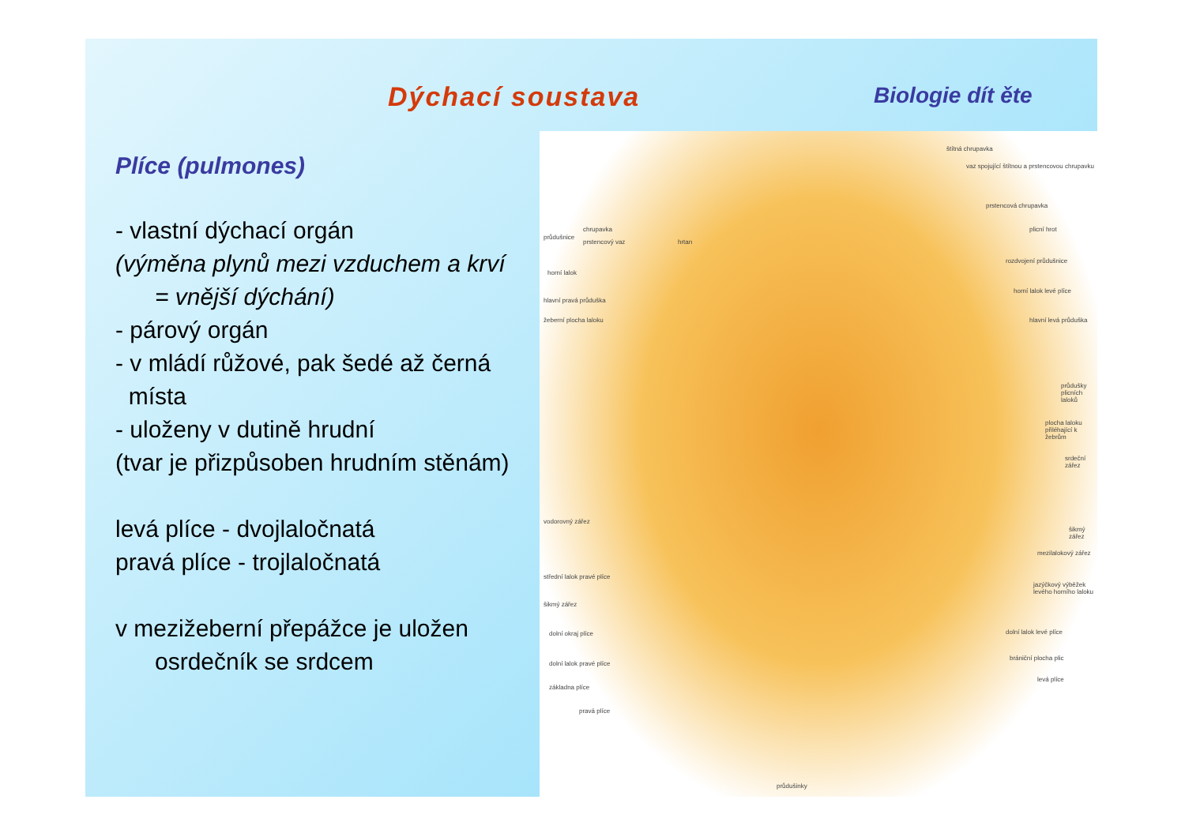Dýchací soustava Biologie dít ěte
Plíce (pulmones)
- vlastní dýchací orgán
(výměna plynů mezi vzduchem a krví
= vnější dýchání)
- párový orgán
- v mládí růžové, pak šedé až černá
místa
- uloženy v dutině hrudní
(tvar je přizpůsoben hrudním stěnám)
levá plíce - dvojlaločnatá
pravá plíce - trojlaločnatá
v mezižeberní přepážce je uložen
osrdečník se srdcem
štítná chrupavka
vaz spojující štítnou a prstencovou chrupavku
prstencová chrupavka
plicní hrot
rozdvojení průdušnice
horní lalok levé plíce
hlavní levá průduška
průdušky plicních laloků
plocha laloku přiléhající k žebrům
srdeční zářez
šikmý zářez
mezilalokový zářez
jazýčkový výběžek levého horního laloku
dolní lalok levé plíce
brániční plocha plic
levá plíce
průdušnice
chrupavka
prstencový vaz hrtan
horní lalok
hlavní pravá průduška
žeberní plocha laloku
vodorovný zářez
střední lalok pravé plíce
šikmý zářez
dolní okraj plíce
dolní lalok pravé plíce
základna plíce
pravá plíce
průdušinky